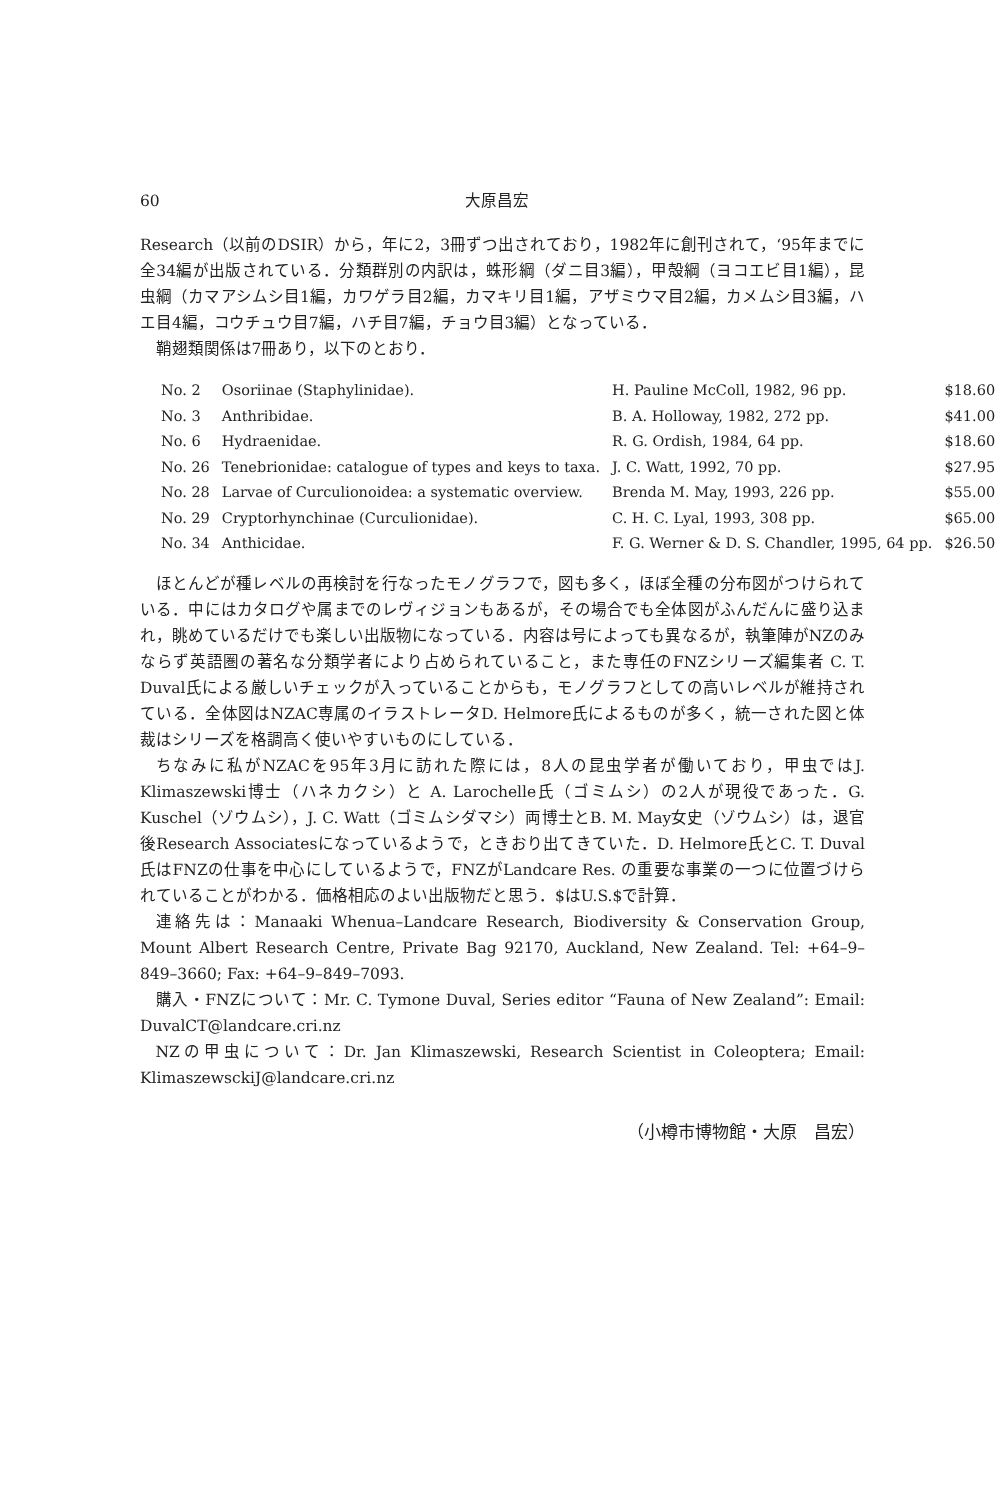60 大原昌宏
Research（以前のDSIR）から，年に2，3冊ずつ出されており，1982年に創刊されて，‘95年までに全34編が出版されている．分類群別の内訳は，蛛形綱（ダニ目3編），甲殻綱（ヨコエビ目1編），昆虫綱（カマアシムシ目1編，カワゲラ目2編，カマキリ目1編，アザミウマ目2編，カメムシ目3編，ハエ目4編，コウチュウ目7編，ハチ目7編，チョウ目3編）となっている．
鞘翅類関係は7冊あり，以下のとおり．
| No. 2 | Osoriinae (Staphylinidae). | H. Pauline McColl, 1982, 96 pp. | $18.60 |
| No. 3 | Anthribidae. | B. A. Holloway, 1982, 272 pp. | $41.00 |
| No. 6 | Hydraenidae. | R. G. Ordish, 1984, 64 pp. | $18.60 |
| No. 26 | Tenebrionidae: catalogue of types and keys to taxa. | J. C. Watt, 1992, 70 pp. | $27.95 |
| No. 28 | Larvae of Curculionoidea: a systematic overview. | Brenda M. May, 1993, 226 pp. | $55.00 |
| No. 29 | Cryptorhynchinae (Curculionidae). | C. H. C. Lyal, 1993, 308 pp. | $65.00 |
| No. 34 | Anthicidae. | F. G. Werner & D. S. Chandler, 1995, 64 pp. | $26.50 |
ほとんどが種レベルの再検討を行なったモノグラフで，図も多く，ほぼ全種の分布図がつけられている．中にはカタログや属までのレヴィジョンもあるが，その場合でも全体図がふんだんに盛り込まれ，眺めているだけでも楽しい出版物になっている．内容は号によっても異なるが，執筆陣がNZのみならず英語圏の著名な分類学者により占められていること，また専任のFNZシリーズ編集者 C. T. Duval氏による厳しいチェックが入っていることからも，モノグラフとしての高いレベルが維持されている．全体図はNZAC専属のイラストレータD. Helmore氏によるものが多く，統一された図と体裁はシリーズを格調高く使いやすいものにしている．
ちなみに私がNZACを95年3月に訪れた際には，8人の昆虫学者が働いており，甲虫ではJ. Klimaszewski博士（ハネカクシ）と A. Larochelle氏（ゴミムシ）の2人が現役であった．G. Kuschel（ゾウムシ），J. C. Watt（ゴミムシダマシ）両博士とB. M. May女史（ゾウムシ）は，退官後Research Associatesになっているようで，ときおり出てきていた．D. Helmore氏とC. T. Duval氏はFNZの仕事を中心にしているようで，FNZがLandcare Res. の重要な事業の一つに位置づけられていることがわかる．価格相応のよい出版物だと思う．$はU.S.$で計算．
連絡先は：Manaaki Whenua–Landcare Research, Biodiversity & Conservation Group, Mount Albert Research Centre, Private Bag 92170, Auckland, New Zealand. Tel: +64–9–849–3660; Fax: +64–9–849–7093.
購入・FNZについて：Mr. C. Tymone Duval, Series editor “Fauna of New Zealand”: Email: DuvalCT@landcare.cri.nz
NZの甲虫について：Dr. Jan Klimaszewski, Research Scientist in Coleoptera; Email: KlimaszewsckiJ@landcare.cri.nz
（小樽市博物館・大原　昌宏）